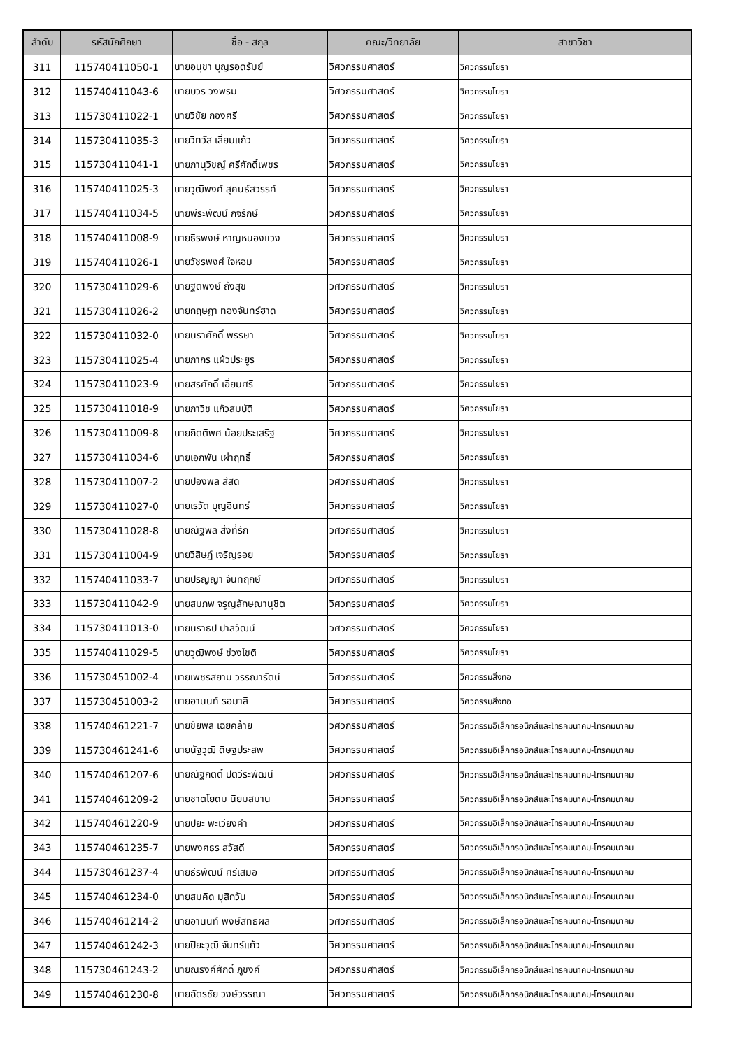| ลำดับ | รหัสนักศึกษา | ชื่อ - สกุล | คณะ/วิทยาลัย | สาขาวิชา |
| --- | --- | --- | --- | --- |
| 311 | 115740411050-1 | นายอนุชา บุญรอดรัมย์ | วิศวกรรมศาสตร์ | วิศวกรรมโยธา |
| 312 | 115740411043-6 | นายบวร วงพรม | วิศวกรรมศาสตร์ | วิศวกรรมโยธา |
| 313 | 115730411022-1 | นายวิชัย กองศรี | วิศวกรรมศาสตร์ | วิศวกรรมโยธา |
| 314 | 115730411035-3 | นายวิทวัส เลี่ยมแก้ว | วิศวกรรมศาสตร์ | วิศวกรรมโยธา |
| 315 | 115730411041-1 | นายภานุวิชญ์ ศรีศักดิ์เพชร | วิศวกรรมศาสตร์ | วิศวกรรมโยธา |
| 316 | 115740411025-3 | นายวุฒิพงศ์ สุคนธ์สวรรค์ | วิศวกรรมศาสตร์ | วิศวกรรมโยธา |
| 317 | 115740411034-5 | นายพีระพัฒน์ กิจรักษ์ | วิศวกรรมศาสตร์ | วิศวกรรมโยธา |
| 318 | 115740411008-9 | นายธีรพงษ์ หาญหนองแวง | วิศวกรรมศาสตร์ | วิศวกรรมโยธา |
| 319 | 115740411026-1 | นายวัชรพงศ์ ใจหอม | วิศวกรรมศาสตร์ | วิศวกรรมโยธา |
| 320 | 115730411029-6 | นายฐิติพงษ์ ถึงสุข | วิศวกรรมศาสตร์ | วิศวกรรมโยธา |
| 321 | 115730411026-2 | นายกฤษฎา ทองจันทร์ฮาด | วิศวกรรมศาสตร์ | วิศวกรรมโยธา |
| 322 | 115730411032-0 | นายนราศักดิ์ พรรษา | วิศวกรรมศาสตร์ | วิศวกรรมโยธา |
| 323 | 115730411025-4 | นายภากร แผ้วประยูร | วิศวกรรมศาสตร์ | วิศวกรรมโยธา |
| 324 | 115730411023-9 | นายสรศักดิ์ เอี่ยมศรี | วิศวกรรมศาสตร์ | วิศวกรรมโยธา |
| 325 | 115730411018-9 | นายภาวิช แก้วสมบัติ | วิศวกรรมศาสตร์ | วิศวกรรมโยธา |
| 326 | 115730411009-8 | นายกิตติพศ น้อยประเสริฐ | วิศวกรรมศาสตร์ | วิศวกรรมโยธา |
| 327 | 115730411034-6 | นายเอกพัน เผ่าฤทธิ์ | วิศวกรรมศาสตร์ | วิศวกรรมโยธา |
| 328 | 115730411007-2 | นายปองพล สีสด | วิศวกรรมศาสตร์ | วิศวกรรมโยธา |
| 329 | 115730411027-0 | นายเรวัต บุญอินทร์ | วิศวกรรมศาสตร์ | วิศวกรรมโยธา |
| 330 | 115730411028-8 | นายณัฐพล สิ่งที่รัก | วิศวกรรมศาสตร์ | วิศวกรรมโยธา |
| 331 | 115730411004-9 | นายวิสิษฏ์ เจริญรอย | วิศวกรรมศาสตร์ | วิศวกรรมโยธา |
| 332 | 115740411033-7 | นายปริญญา จันทฤกษ์ | วิศวกรรมศาสตร์ | วิศวกรรมโยธา |
| 333 | 115730411042-9 | นายสมภพ จรูญลักษณานุชิต | วิศวกรรมศาสตร์ | วิศวกรรมโยธา |
| 334 | 115730411013-0 | นายนราธิป ปาลวัฒน์ | วิศวกรรมศาสตร์ | วิศวกรรมโยธา |
| 335 | 115740411029-5 | นายวุฒิพงษ์ ช่วงโชติ | วิศวกรรมศาสตร์ | วิศวกรรมโยธา |
| 336 | 115730451002-4 | นายเพชรสยาม วรรณารัตน์ | วิศวกรรมศาสตร์ | วิศวกรรมสิ่งทอ |
| 337 | 115730451003-2 | นายอานนท์ รอมาลี | วิศวกรรมศาสตร์ | วิศวกรรมสิ่งทอ |
| 338 | 115740461221-7 | นายชัยพล เฉยคล้าย | วิศวกรรมศาสตร์ | วิศวกรรมอิเล็กทรอนิกส์และโทรคมนาคม-โทรคมนาคม |
| 339 | 115730461241-6 | นายนัฐวุฒิ ดิษฐประสพ | วิศวกรรมศาสตร์ | วิศวกรรมอิเล็กทรอนิกส์และโทรคมนาคม-โทรคมนาคม |
| 340 | 115740461207-6 | นายณัฐกิตติ์ ปิติวีระพัฒน์ | วิศวกรรมศาสตร์ | วิศวกรรมอิเล็กทรอนิกส์และโทรคมนาคม-โทรคมนาคม |
| 341 | 115740461209-2 | นายชาตโยดม นิยมสมาน | วิศวกรรมศาสตร์ | วิศวกรรมอิเล็กทรอนิกส์และโทรคมนาคม-โทรคมนาคม |
| 342 | 115740461220-9 | นายปิยะ พะเวียงคำ | วิศวกรรมศาสตร์ | วิศวกรรมอิเล็กทรอนิกส์และโทรคมนาคม-โทรคมนาคม |
| 343 | 115740461235-7 | นายพงศธร สวัสดี | วิศวกรรมศาสตร์ | วิศวกรรมอิเล็กทรอนิกส์และโทรคมนาคม-โทรคมนาคม |
| 344 | 115730461237-4 | นายธีรพัฒน์ ศรีเสมอ | วิศวกรรมศาสตร์ | วิศวกรรมอิเล็กทรอนิกส์และโทรคมนาคม-โทรคมนาคม |
| 345 | 115740461234-0 | นายสมคิด มุสิกวัน | วิศวกรรมศาสตร์ | วิศวกรรมอิเล็กทรอนิกส์และโทรคมนาคม-โทรคมนาคม |
| 346 | 115740461214-2 | นายอานนท์ พงษ์สิทธิผล | วิศวกรรมศาสตร์ | วิศวกรรมอิเล็กทรอนิกส์และโทรคมนาคม-โทรคมนาคม |
| 347 | 115740461242-3 | นายปิยะวุฒิ จันทร์แก้ว | วิศวกรรมศาสตร์ | วิศวกรรมอิเล็กทรอนิกส์และโทรคมนาคม-โทรคมนาคม |
| 348 | 115730461243-2 | นายณรงค์ศักดิ์ ภูชงค์ | วิศวกรรมศาสตร์ | วิศวกรรมอิเล็กทรอนิกส์และโทรคมนาคม-โทรคมนาคม |
| 349 | 115740461230-8 | นายฉัตรชัย วงษ์วรรณา | วิศวกรรมศาสตร์ | วิศวกรรมอิเล็กทรอนิกส์และโทรคมนาคม-โทรคมนาคม |